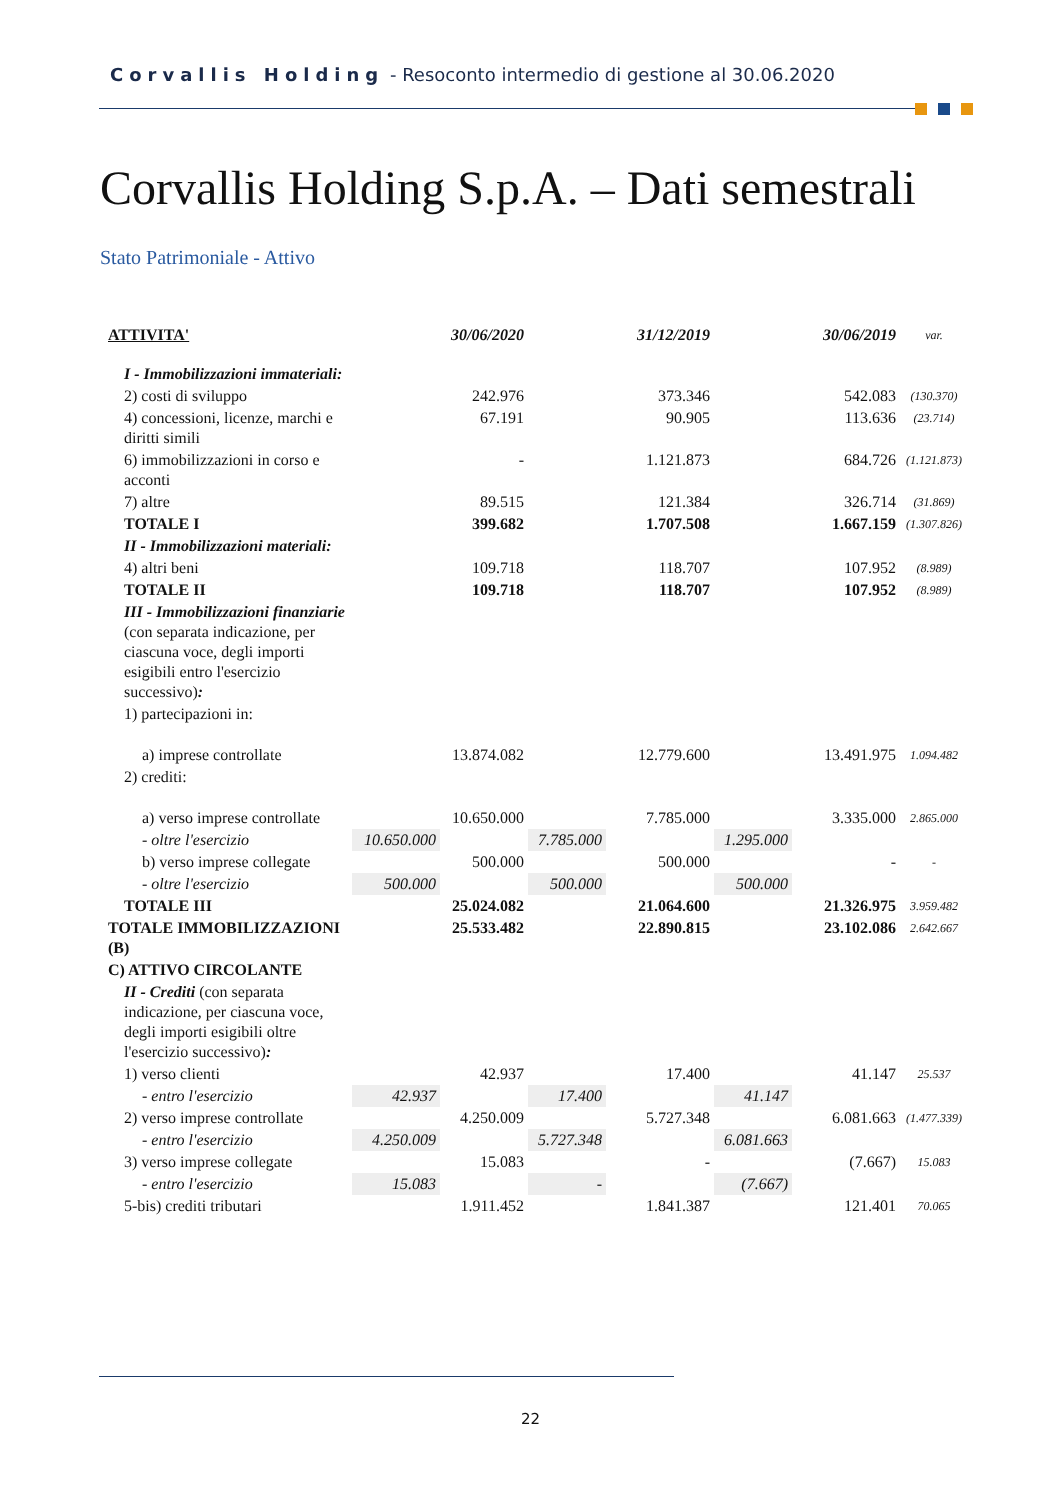Corvallis Holding - Resoconto intermedio di gestione al 30.06.2020
Corvallis Holding S.p.A. – Dati semestrali
Stato Patrimoniale - Attivo
| ATTIVITA' | | 30/06/2020 | | 31/12/2019 | | 30/06/2019 | var. |
| I - Immobilizzazioni immateriali: | | | | | | | |
| 2) costi di sviluppo | | 242.976 | | 373.346 | | 542.083 | (130.370) |
| 4) concessioni, licenze, marchi e diritti simili | | 67.191 | | 90.905 | | 113.636 | (23.714) |
| 6) immobilizzazioni in corso e acconti | | - | | 1.121.873 | | 684.726 | (1.121.873) |
| 7) altre | | 89.515 | | 121.384 | | 326.714 | (31.869) |
| TOTALE I | | 399.682 | | 1.707.508 | | 1.667.159 | (1.307.826) |
| II - Immobilizzazioni materiali: | | | | | | | |
| 4) altri beni | | 109.718 | | 118.707 | | 107.952 | (8.989) |
| TOTALE II | | 109.718 | | 118.707 | | 107.952 | (8.989) |
| III - Immobilizzazioni finanziarie (con separata indicazione, per ciascuna voce, degli importi esigibili entro l'esercizio successivo) : | | | | | | | |
| 1) partecipazioni in: | | | | | | | |
| a) imprese controllate | | 13.874.082 | | 12.779.600 | | 13.491.975 | 1.094.482 |
| 2) crediti: | | | | | | | |
| a) verso imprese controllate | | 10.650.000 | | 7.785.000 | | 3.335.000 | 2.865.000 |
| - oltre l'esercizio | 10.650.000 | | 7.785.000 | | 1.295.000 | | |
| b) verso imprese collegate | | 500.000 | | 500.000 | | - | - |
| - oltre l'esercizio | 500.000 | | 500.000 | | 500.000 | | |
| TOTALE III | | 25.024.082 | | 21.064.600 | | 21.326.975 | 3.959.482 |
| TOTALE IMMOBILIZZAZIONI (B) | | 25.533.482 | | 22.890.815 | | 23.102.086 | 2.642.667 |
| C) ATTIVO CIRCOLANTE | | | | | | | |
| II - Crediti (con separata indicazione, per ciascuna voce, degli importi esigibili oltre l'esercizio successivo) : | | | | | | | |
| 1) verso clienti | | 42.937 | | 17.400 | | 41.147 | 25.537 |
| - entro l'esercizio | 42.937 | | 17.400 | | 41.147 | | |
| 2) verso imprese controllate | | 4.250.009 | | 5.727.348 | | 6.081.663 | (1.477.339) |
| - entro l'esercizio | 4.250.009 | | 5.727.348 | | 6.081.663 | | |
| 3) verso imprese collegate | | 15.083 | | - | | (7.667) | 15.083 |
| - entro l'esercizio | 15.083 | | - | | (7.667) | | |
| 5-bis) crediti tributari | | 1.911.452 | | 1.841.387 | | 121.401 | 70.065 |
22